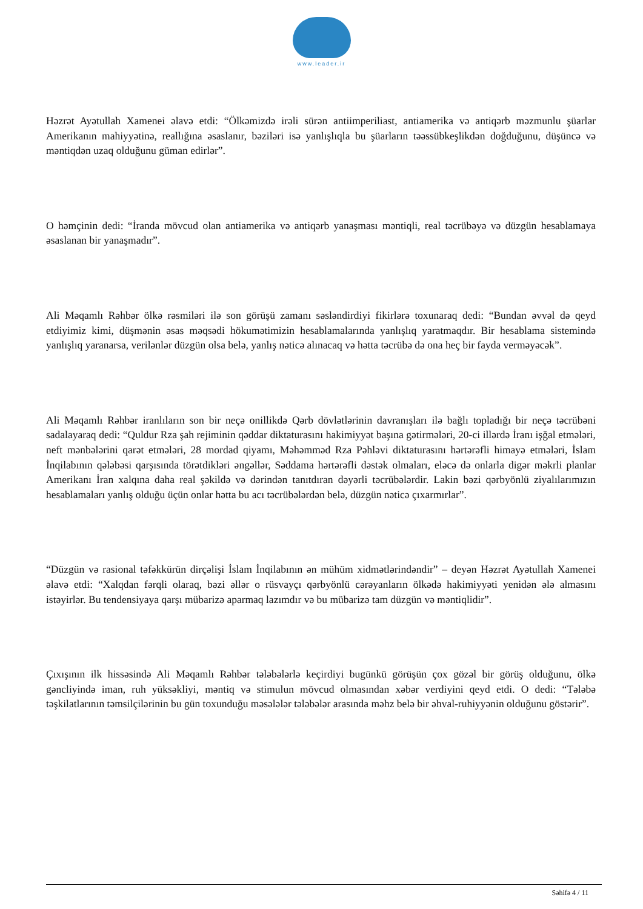www.leader.ir
Həzrət Ayətullah Xamenei əlavə etdi: “Ölkəmizdə irəli sürən antiimperiliast, antiamerika və antiqərb məzmunlu şüarlar Amerikanın mahiyyətinə, reallığına əsaslanır, bəziləri isə yanlışlıqla bu şüarların təəssübkeşlikdən doğduğunu, düşüncə və məntiqdən uzaq olduğunu güman edirlər”.
O həmçinin dedi: “İranda mövcud olan antiamerika və antiqərb yanaşması məntiqli, real təcrübəyə və düzgün hesablamaya əsaslanan bir yanaşmadır”.
Ali Məqamlı Rəhbər ölkə rəsmiləri ilə son görüşü zamanı səsləndirdiyi fikirlərə toxunaraq dedi: “Bundan əvvəl də qeyd etdiyimiz kimi, düşmənin əsas məqsədi hökumətimizin hesablamalarında yanlışlıq yaratmaqdır. Bir hesablama sistemində yanlışlıq yaranarsa, verilənlər düzgün olsa belə, yanlış nəticə alınacaq və hətta təcrübə də ona heç bir fayda verməyəcək”.
Ali Məqamlı Rəhbər iranlıların son bir neçə onillikdə Qərb dövlətlərinin davranışları ilə bağlı topladığı bir neçə təcrübəni sadalayaraq dedi: “Quldur Rza şah rejiminin qəddar diktaturasını hakimiyyət başına gətirmələri, 20-ci illərdə İranı işğal etmələri, neft mənbələrini qarət etmələri, 28 mordad qiyamı, Məhəmməd Rza Pəhləvi diktaturasını hərtərəfli himayə etmələri, İslam İnqilabının qələbəsi qarşısında törətdikləri əngəllər, Səddama hərtərəfli dəstək olmaları, eləcə də onlarla digər məkrli planlar Amerikanı İran xalqına daha real şəkildə və dərindən tanıtdıran dəyərli təcrübələrdir. Lakin bəzi qərbyönlü ziyalılarımızın hesablamaları yanlış olduğu üçün onlar hətta bu acı təcrübələrdən belə, düzgün nəticə çıxarmırlar”.
“Düzgün və rasional təfəkkürün dirçəlişi İslam İnqilabının ən mühüm xidmətlərindəndir” – deyən Həzrət Ayətullah Xamenei əlavə etdi: “Xalqdan fərqli olaraq, bəzi əllər o rüsvayçı qərbyönlü cərəyanların ölkədə hakimiyyəti yenidən ələ almasını istəyirlər. Bu tendensiyaya qarşı mübarizə aparmaq lazımdır və bu mübarizə tam düzgün və məntiqlidir”.
Çıxışının ilk hissəsində Ali Məqamlı Rəhbər tələbələrlə keçirdiyi bugünkü görüşün çox gözəl bir görüş olduğunu, ölkə gəncliyində iman, ruh yüksəkliyi, məntiq və stimulun mövcud olmasından xəbər verdiyini qeyd etdi. O dedi: “Tələbə təşkilatlarının təmsilçilərinin bu gün toxunduğu məsələlər tələbələr arasında məhz belə bir əhval-ruhiyyənin olduğunu göstərir”.
Səhifə 4 / 11